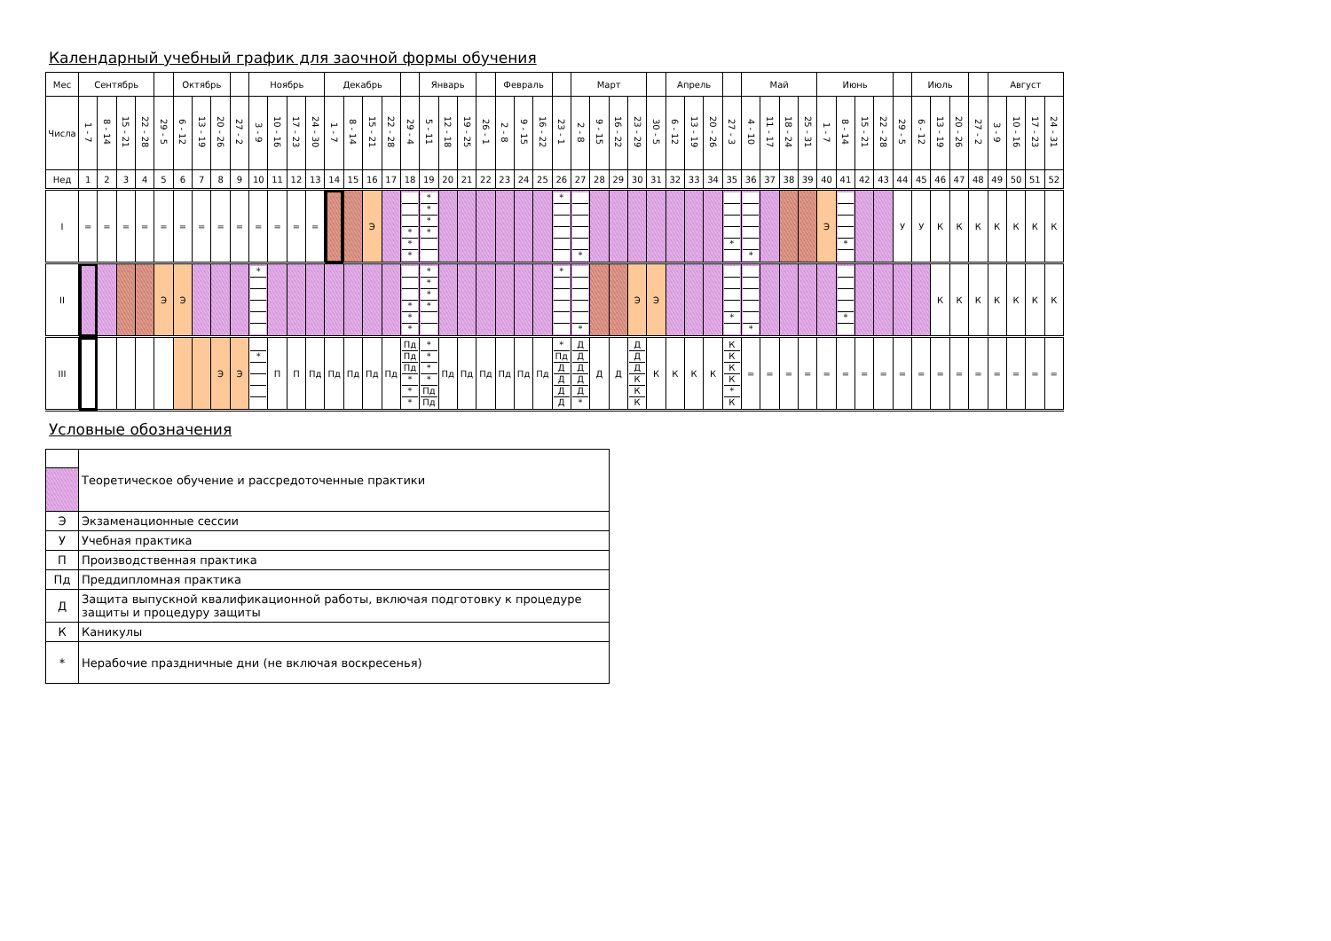Календарный учебный график для заочной формы обучения
| Мес | Сентябрь | | | | | Октябрь | | | | Ноябрь | | | | Декабрь | | | | | Январь | | | | Февраль | | | | Март | | | | | Апрель | | | | Май | | | | Июнь | | | | | Июль | | | | Август | | | |
| Числа | 1 - 7 | 8 - 14 | 15 - 21 | 22 - 28 | 29 - 5 | 6 - 12 | 13 - 19 | 20 - 26 | 27 - 2 | 3 - 9 | 10 - 16 | 17 - 23 | 24 - 30 | 1 - 7 | 8 - 14 | 15 - 21 | 22 - 28 | 29 - 4 | 5 - 11 | 12 - 18 | 19 - 25 | 26 - 1 | 2 - 8 | 9 - 15 | 16 - 22 | 23 - 1 | 2 - 8 | 9 - 15 | 16 - 22 | 23 - 29 | 30 - 5 | 6 - 12 | 13 - 19 | 20 - 26 | 27 - 3 | 4 - 10 | 11 - 17 | 18 - 24 | 25 - 31 | 1 - 7 | 8 - 14 | 15 - 21 | 22 - 28 | 29 - 5 | 6 - 12 | 13 - 19 | 20 - 26 | 27 - 2 | 3 - 9 | 10 - 16 | 17 - 23 | 24 - 31 |
| Нед | 1 | 2 | 3 | 4 | 5 | 6 | 7 | 8 | 9 | 10 | 11 | 12 | 13 | 14 | 15 | 16 | 17 | 18 | 19 | 20 | 21 | 22 | 23 | 24 | 25 | 26 | 27 | 28 | 29 | 30 | 31 | 32 | 33 | 34 | 35 | 36 | 37 | 38 | 39 | 40 | 41 | 42 | 43 | 44 | 45 | 46 | 47 | 48 | 49 | 50 | 51 | 52 |
| I | = | = | = | = | = | = | = | = | = | = | = | = | = | | | Э | | * * * | * * * * | | | | | | | * | * | | | | | | | | * | * | | | | Э | * | | | У | У | К | К | К | К | К | К | К |
| II | | | | | Э | Э | | | | * | | | | | | | | * * * | * * * * | | | | | | | * | * | | | Э | Э | | | | * | * | | | | | * | | | | | К | К | К | К | К | К | К |
| III | | | | | | | | Э | Э | * | П | П | Пд | Пд | Пд | Пд | Пд | Пд Пд Пд * * * | * * * * Пд Пд | Пд | Пд | Пд | Пд | Пд | Пд | * Пд Д Д Д Д | Д Д Д Д Д * | Д | Д | Д Д Д К К К | К | К | К | К | К К К К * К | = | = | = | = | = | = | = | = | = | = | = | = | = | = | = | = | = |
Условные обозначения
| | Теоретическое обучение и рассредоточенные практики |
| Э | Экзаменационные сессии |
| У | Учебная практика |
| П | Производственная практика |
| Пд | Преддипломная практика |
| Д | Защита выпускной квалификационной работы, включая подготовку к процедуре защиты и процедуру защиты |
| К | Каникулы |
| * | Нерабочие праздничные дни (не включая воскресенья) |